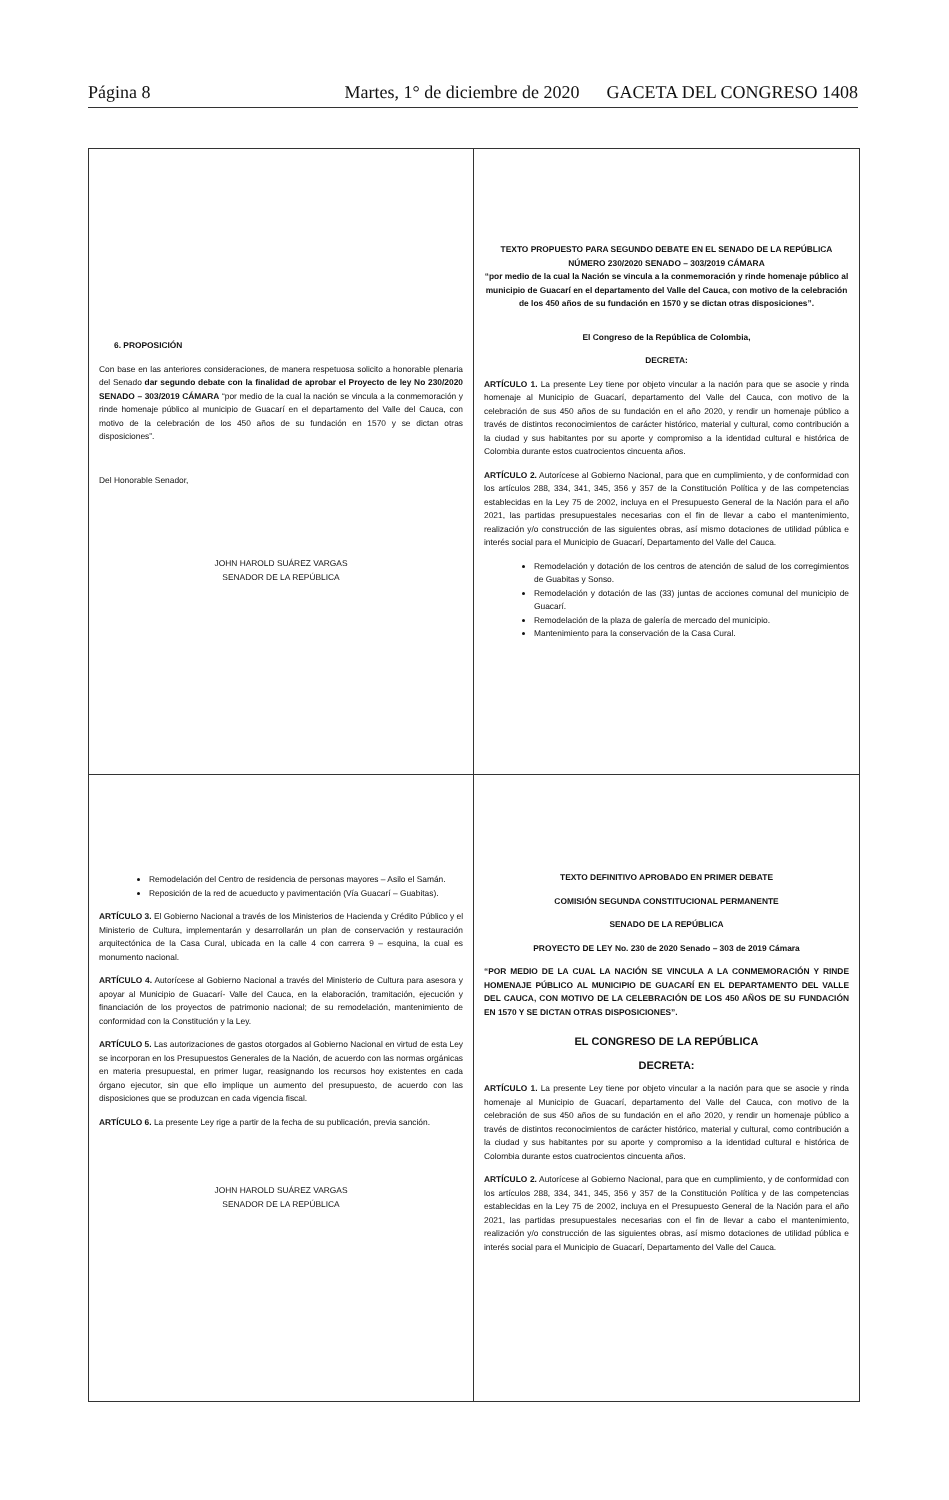Página 8 Martes, 1° de diciembre de 2020 GACETA DEL CONGRESO 1408
6. PROPOSICIÓN
Con base en las anteriores consideraciones, de manera respetuosa solicito a honorable plenaria del Senado dar segundo debate con la finalidad de aprobar el Proyecto de ley No 230/2020 SENADO – 303/2019 CÁMARA “por medio de la cual la nación se vincula a la conmemoración y rinde homenaje público al municipio de Guacarí en el departamento del Valle del Cauca, con motivo de la celebración de los 450 años de su fundación en 1570 y se dictan otras disposiciones”.
Del Honorable Senador,
JOHN HAROLD SUÁREZ VARGAS
SENADOR DE LA REPÚBLICA
TEXTO PROPUESTO PARA SEGUNDO DEBATE EN EL SENADO DE LA REPÚBLICA
NÚMERO 230/2020 SENADO – 303/2019 CÁMARA
“por medio de la cual la Nación se vincula a la conmemoración y rinde homenaje público al municipio de Guacarí en el departamento del Valle del Cauca, con motivo de la celebración de los 450 años de su fundación en 1570 y se dictan otras disposiciones”.
El Congreso de la República de Colombia,
DECRETA:
ARTÍCULO 1. La presente Ley tiene por objeto vincular a la nación para que se asocie y rinda homenaje al Municipio de Guacarí, departamento del Valle del Cauca, con motivo de la celebración de sus 450 años de su fundación en el año 2020, y rendir un homenaje público a través de distintos reconocimientos de carácter histórico, material y cultural, como contribución a la ciudad y sus habitantes por su aporte y compromiso a la identidad cultural e histórica de Colombia durante estos cuatrocientos cincuenta años.
ARTÍCULO 2. Autorícese al Gobierno Nacional, para que en cumplimiento, y de conformidad con los artículos 288, 334, 341, 345, 356 y 357 de la Constitución Política y de las competencias establecidas en la Ley 75 de 2002, incluya en el Presupuesto General de la Nación para el año 2021, las partidas presupuestales necesarias con el fin de llevar a cabo el mantenimiento, realización y/o construcción de las siguientes obras, así mismo dotaciones de utilidad pública e interés social para el Municipio de Guacarí, Departamento del Valle del Cauca.
Remodelación y dotación de los centros de atención de salud de los corregimientos de Guabitas y Sonso.
Remodelación y dotación de las (33) juntas de acciones comunal del municipio de Guacarí.
Remodelación de la plaza de galería de mercado del municipio.
Mantenimiento para la conservación de la Casa Cural.
Remodelación del Centro de residencia de personas mayores – Asilo el Samán.
Reposición de la red de acueducto y pavimentación (Vía Guacarí – Guabitas).
ARTÍCULO 3. El Gobierno Nacional a través de los Ministerios de Hacienda y Crédito Público y el Ministerio de Cultura, implementarán y desarrollarán un plan de conservación y restauración arquitectónica de la Casa Cural, ubicada en la calle 4 con carrera 9 – esquina, la cual es monumento nacional.
ARTÍCULO 4. Autorícese al Gobierno Nacional a través del Ministerio de Cultura para asesora y apoyar al Municipio de Guacarí- Valle del Cauca, en la elaboración, tramitación, ejecución y financiación de los proyectos de patrimonio nacional; de su remodelación, mantenimiento de conformidad con la Constitución y la Ley.
ARTÍCULO 5. Las autorizaciones de gastos otorgados al Gobierno Nacional en virtud de esta Ley se incorporan en los Presupuestos Generales de la Nación, de acuerdo con las normas orgánicas en materia presupuestal, en primer lugar, reasignando los recursos hoy existentes en cada órgano ejecutor, sin que ello implique un aumento del presupuesto, de acuerdo con las disposiciones que se produzcan en cada vigencia fiscal.
ARTÍCULO 6. La presente Ley rige a partir de la fecha de su publicación, previa sanción.
JOHN HAROLD SUÁREZ VARGAS
SENADOR DE LA REPÚBLICA
TEXTO DEFINITIVO APROBADO EN PRIMER DEBATE
COMISIÓN SEGUNDA CONSTITUCIONAL PERMANENTE
SENADO DE LA REPÚBLICA
PROYECTO DE LEY No. 230 de 2020 Senado – 303 de 2019 Cámara
“POR MEDIO DE LA CUAL LA NACIÓN SE VINCULA A LA CONMEMORACIÓN Y RINDE HOMENAJE PÚBLICO AL MUNICIPIO DE GUACARÍ EN EL DEPARTAMENTO DEL VALLE DEL CAUCA, CON MOTIVO DE LA CELEBRACIÓN DE LOS 450 AÑOS DE SU FUNDACIÓN EN 1570 Y SE DICTAN OTRAS DISPOSICIONES”.
EL CONGRESO DE LA REPÚBLICA
DECRETA:
ARTÍCULO 1. La presente Ley tiene por objeto vincular a la nación para que se asocie y rinda homenaje al Municipio de Guacarí, departamento del Valle del Cauca, con motivo de la celebración de sus 450 años de su fundación en el año 2020, y rendir un homenaje público a través de distintos reconocimientos de carácter histórico, material y cultural, como contribución a la ciudad y sus habitantes por su aporte y compromiso a la identidad cultural e histórica de Colombia durante estos cuatrocientos cincuenta años.
ARTÍCULO 2. Autorícese al Gobierno Nacional, para que en cumplimiento, y de conformidad con los artículos 288, 334, 341, 345, 356 y 357 de la Constitución Política y de las competencias establecidas en la Ley 75 de 2002, incluya en el Presupuesto General de la Nación para el año 2021, las partidas presupuestales necesarias con el fin de llevar a cabo el mantenimiento, realización y/o construcción de las siguientes obras, así mismo dotaciones de utilidad pública e interés social para el Municipio de Guacarí, Departamento del Valle del Cauca.